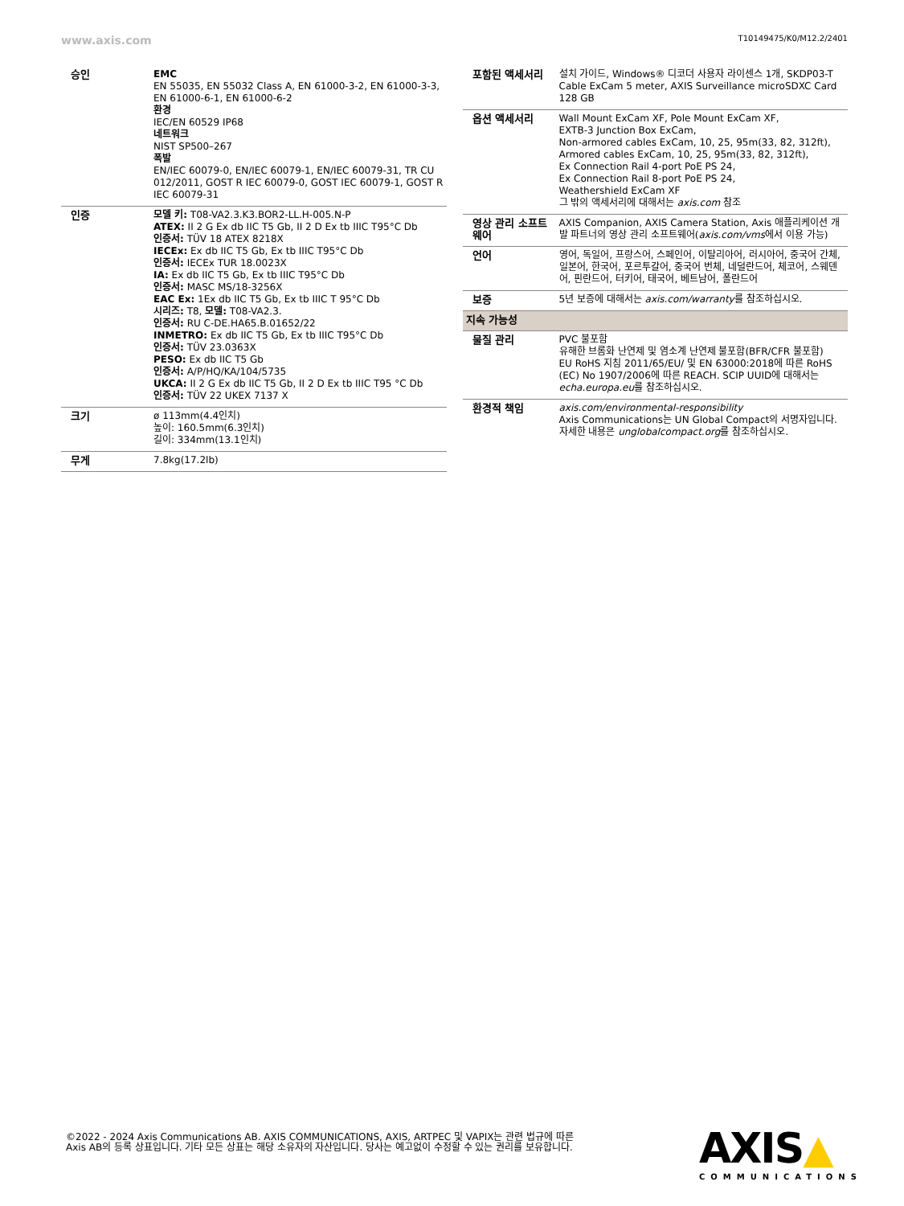www.axis.com T10149475/K0/M12.2/2401
| 승인 | EMC EN 55035, EN 55032 Class A, EN 61000-3-2, EN 61000-3-3, EN 61000-6-1, EN 61000-6-2 환경 IEC/EN 60529 IP68 네트워크 NIST SP500–267 폭발 EN/IEC 60079-0, EN/IEC 60079-1, EN/IEC 60079-31, TR CU 012/2011, GOST R IEC 60079-0, GOST IEC 60079-1, GOST R IEC 60079-31 |
| 인증 | 모델 키: T08-VA2.3.K3.BOR2-LL.H-005.N-P ATEX: II 2 G Ex db IIC T5 Gb, II 2 D Ex tb IIIC T95°C Db 인증서: TÜV 18 ATEX 8218X IECEx: Ex db IIC T5 Gb, Ex tb IIIC T95°C Db 인증서: IECEx TUR 18.0023X IA: Ex db IIC T5 Gb, Ex tb IIIC T95°C Db 인증서: MASC MS/18-3256X EAC Ex: 1Ex db IIC T5 Gb, Ex tb IIIC T 95°C Db 시리즈: T8, 모델: T08-VA2.3. 인증서: RU C-DE.HA65.B.01652/22 INMETRO: Ex db IIC T5 Gb, Ex tb IIIC T95°C Db 인증서: TÜV 23.0363X PESO: Ex db IIC T5 Gb 인증서: A/P/HQ/KA/104/5735 UKCA: II 2 G Ex db IIC T5 Gb, II 2 D Ex tb IIIC T95 °C Db 인증서: TÜV 22 UKEX 7137 X |
| 크기 | ø 113mm(4.4인치) 높이: 160.5mm(6.3인치) 길이: 334mm(13.1인치) |
| 무게 | 7.8kg(17.2lb) |
| 포함된 액세서리 | 설치 가이드, Windows® 디코더 사용자 라이센스 1개, SKDP03-T Cable ExCam 5 meter, AXIS Surveillance microSDXC Card 128 GB |
| 옵션 액세서리 | Wall Mount ExCam XF, Pole Mount ExCam XF, EXTB-3 Junction Box ExCam, Non-armored cables ExCam, 10, 25, 95m(33, 82, 312ft), Armored cables ExCam, 10, 25, 95m(33, 82, 312ft), Ex Connection Rail 4-port PoE PS 24, Ex Connection Rail 8-port PoE PS 24, Weathershield ExCam XF 그 밖의 액세서리에 대해서는 axis.com 참조 |
| 영상 관리 소프트웨어 | AXIS Companion, AXIS Camera Station, Axis 애플리케이션 개발 파트너의 영상 관리 소프트웨어( axis.com/vms 에서 이용 가능) |
| 언어 | 영어, 독일어, 프랑스어, 스페인어, 이탈리아어, 러시아어, 중국어 간체, 일본어, 한국어, 포르투갈어, 중국어 번체, 네덜란드어, 체코어, 스웨덴어, 핀란드어, 터키어, 태국어, 베트남어, 폴란드어 |
| 보증 | 5년 보증에 대해서는 axis.com/warranty 를 참조하십시오. |
| 지속 가능성 | |
| 물질 관리 | PVC 불포함 유해한 브롬화 난연제 및 염소계 난연제 불포함(BFR/CFR 불포함) EU RoHS 지침 2011/65/EU/ 및 EN 63000:2018에 따른 RoHS (EC) No 1907/2006에 따른 REACH. SCIP UUID에 대해서는 echa.europa.eu 를 참조하십시오. |
| 환경적 책임 | axis.com/environmental-responsibility Axis Communications는 UN Global Compact의 서명자입니다. 자세한 내용은 unglobalcompact.org 를 참조하십시오. |
©2022 - 2024 Axis Communications AB. AXIS COMMUNICATIONS, AXIS, ARTPEC 및 VAPIX는 관련 법규에 따른 Axis AB의 등록 상표입니다. 기타 모든 상표는 해당 소유자의 자산입니다. 당사는 예고없이 수정할 수 있는 권리를 보유합니다.
AXIS▲
COMMUNICATIONS